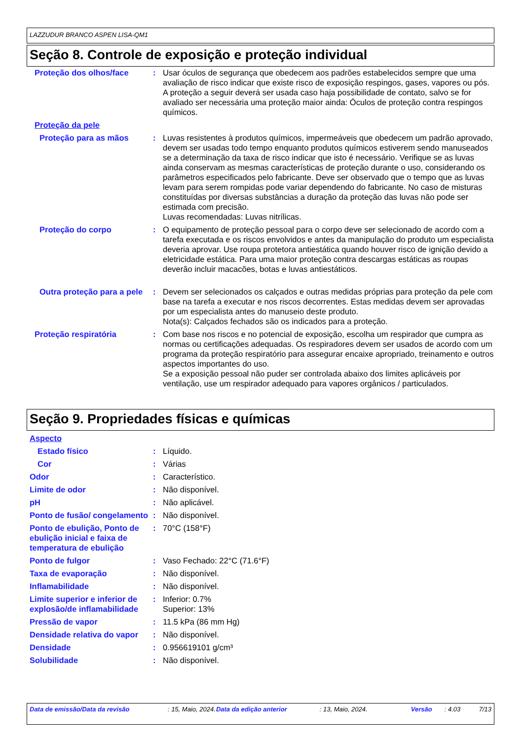LAZZUDUR BRANCO ASPEN LISA-QM1
Seção 8. Controle de exposição e proteção individual
Proteção dos olhos/face : Usar óculos de segurança que obedecem aos padrões estabelecidos sempre que uma avaliação de risco indicar que existe risco de exposição respingos, gases, vapores ou pós. A proteção a seguir deverá ser usada caso haja possibilidade de contato, salvo se for avaliado ser necessária uma proteção maior ainda: Óculos de proteção contra respingos químicos.
Proteção da pele
Proteção para as mãos : Luvas resistentes à produtos químicos, impermeáveis que obedecem um padrão aprovado, devem ser usadas todo tempo enquanto produtos químicos estiverem sendo manuseados se a determinação da taxa de risco indicar que isto é necessário. Verifique se as luvas ainda conservam as mesmas características de proteção durante o uso, considerando os parâmetros especificados pelo fabricante. Deve ser observado que o tempo que as luvas levam para serem rompidas pode variar dependendo do fabricante. No caso de misturas constituídas por diversas substâncias a duração da proteção das luvas não pode ser estimada com precisão.
Luvas recomendadas: Luvas nitrílicas.
Proteção do corpo : O equipamento de proteção pessoal para o corpo deve ser selecionado de acordo com a tarefa executada e os riscos envolvidos e antes da manipulação do produto um especialista deveria aprovar. Use roupa protetora antiestática quando houver risco de ignição devido a eletricidade estática. Para uma maior proteção contra descargas estáticas as roupas deverão incluir macacões, botas e luvas antiestáticos.
Outra proteção para a pele
: Devem ser selecionados os calçados e outras medidas próprias para proteção da pele com base na tarefa a executar e nos riscos decorrentes. Estas medidas devem ser aprovadas por um especialista antes do manuseio deste produto.
Nota(s): Calçados fechados são os indicados para a proteção.
Proteção respiratória : Com base nos riscos e no potencial de exposição, escolha um respirador que cumpra as normas ou certificações adequadas. Os respiradores devem ser usados de acordo com um programa da proteção respiratório para assegurar encaixe apropriado, treinamento e outros aspectos importantes do uso.
Se a exposição pessoal não puder ser controlada abaixo dos limites aplicáveis por ventilação, use um respirador adequado para vapores orgânicos / particulados.
Seção 9. Propriedades físicas e químicas
Aspecto
Estado físico : Líquido.
Cor : Várias
Odor : Característico.
Limite de odor : Não disponível.
pH : Não aplicável.
Ponto de fusão/ congelamento
: Não disponível.
Ponto de ebulição, Ponto de ebulição inicial e faixa de temperatura de ebulição
: 70°C (158°F)
Ponto de fulgor : Vaso Fechado: 22°C (71.6°F)
Taxa de evaporação : Não disponível.
Inflamabilidade : Não disponível.
Limite superior e inferior de explosão/de inflamabilidade
: Inferior: 0.7%
Superior: 13%
Pressão de vapor : 11.5 kPa (86 mm Hg)
Densidade relativa do vapor
: Não disponível.
Densidade : 0.956619101 g/cm³
Solubilidade : Não disponível.
Data de emissão/Data da revisão : 15, Maio, 2024.
Data da edição anterior : 13, Maio, 2024. Versão : 4.03 7/13